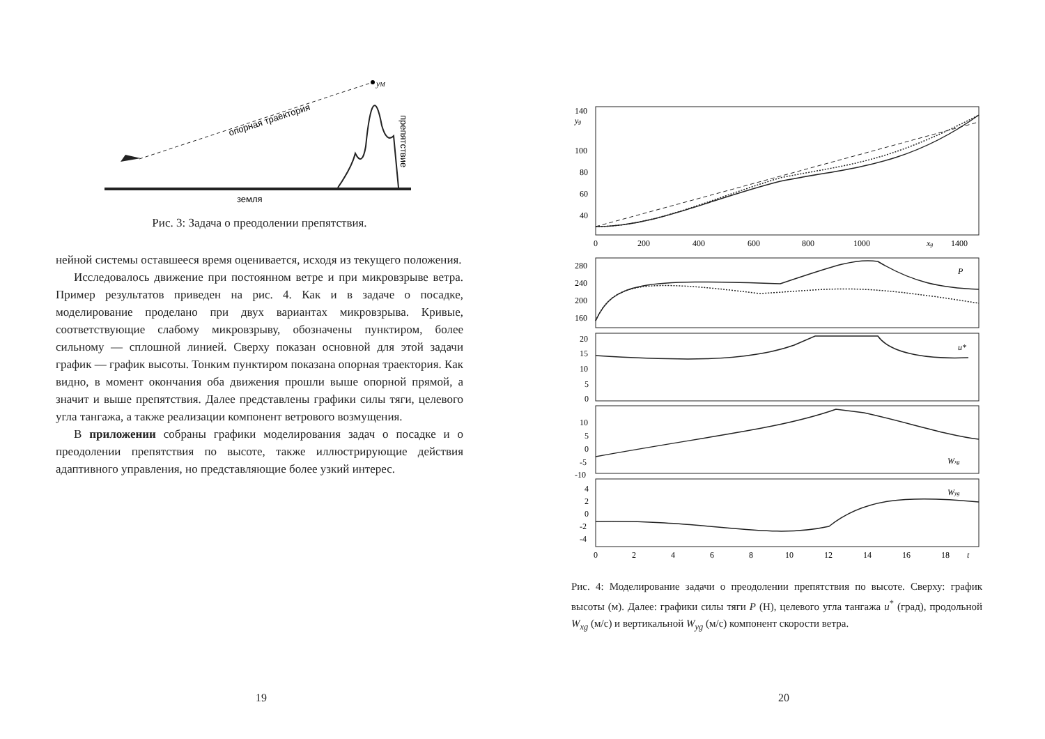yM
опорная траектория
препятствие
земля
Рис. 3: Задача о преодолении препятствия.
нейной системы оставшееся время оценивается, исходя из текущего положения.
Исследовалось движение при постоянном ветре и при микровзрыве ветра. Пример результатов приведен на рис. 4. Как и в задаче о посадке, моделирование проделано при двух вариантах микровзрыва. Кривые, соответствующие слабому микровзрыву, обозначены пунктиром, более сильному — сплошной линией. Сверху показан основной для этой задачи график — график высоты. Тонким пунктиром показана опорная траектория. Как видно, в момент окончания оба движения прошли выше опорной прямой, а значит и выше препятствия. Далее представлены графики силы тяги, целевого угла тангажа, а также реализации компонент ветрового возмущения.
В приложении собраны графики моделирования задач о посадке и о преодолении препятствия по высоте, также иллюстрирующие действия адаптивного управления, но представляющие более узкий интерес.
19
140
yg
100
80
60
40
0
200
400
600
800
1000
xg
1400
280
240
200
160
P
20
15
10
5
0
u*
10
5
0
-5
-10
Wxg
4
2
0
-2
-4
Wyg
0
2
4
6
8
10
12
14
16
18
t
Рис. 4: Моделирование задачи о преодолении препятствия по высоте. Сверху: график высоты (м). Далее: графики силы тяги P (Н), целевого угла тангажа u<sup>*</sup> (град), продольной W<sub>xg</sub> (м/с) и вертикальной W<sub>yg</sub> (м/с) компонент скорости ветра.
20